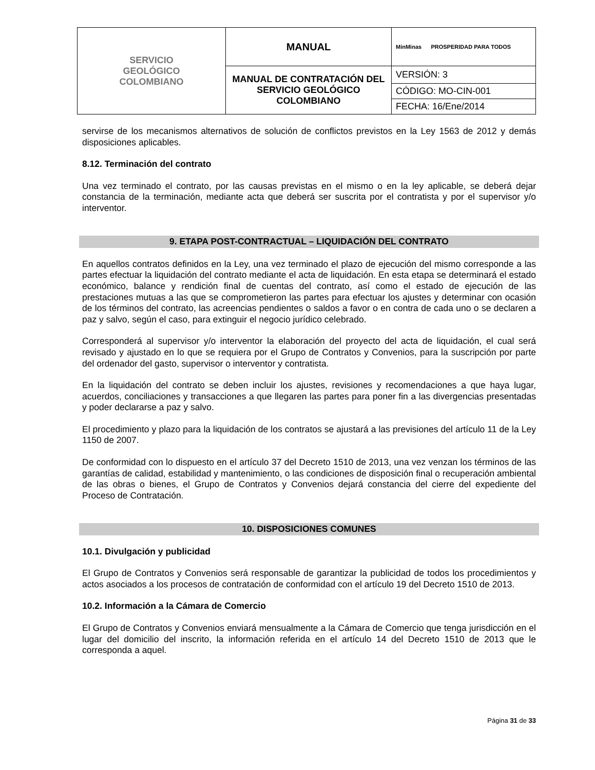| SERVICIO GEOLÓGICO COLOMBIANO | MANUAL | MinMinas PROSPERIDAD PARA TODOS |
| | MANUAL DE CONTRATACIÓN DEL SERVICIO GEOLÓGICO COLOMBIANO | VERSIÓN: 3 |
| | | CÓDIGO: MO-CIN-001 |
| | | FECHA: 16/Ene/2014 |
servirse de los mecanismos alternativos de solución de conflictos previstos en la Ley 1563 de 2012 y demás disposiciones aplicables.
8.12. Terminación del contrato
Una vez terminado el contrato, por las causas previstas en el mismo o en la ley aplicable, se deberá dejar constancia de la terminación, mediante acta que deberá ser suscrita por el contratista y por el supervisor y/o interventor.
9. ETAPA POST-CONTRACTUAL – LIQUIDACIÓN DEL CONTRATO
En aquellos contratos definidos en la Ley, una vez terminado el plazo de ejecución del mismo corresponde a las partes efectuar la liquidación del contrato mediante el acta de liquidación. En esta etapa se determinará el estado económico, balance y rendición final de cuentas del contrato, así como el estado de ejecución de las prestaciones mutuas a las que se comprometieron las partes para efectuar los ajustes y determinar con ocasión de los términos del contrato, las acreencias pendientes o saldos a favor o en contra de cada uno o se declaren a paz y salvo, según el caso, para extinguir el negocio jurídico celebrado.
Corresponderá al supervisor y/o interventor la elaboración del proyecto del acta de liquidación, el cual será revisado y ajustado en lo que se requiera por el Grupo de Contratos y Convenios, para la suscripción por parte del ordenador del gasto, supervisor o interventor y contratista.
En la liquidación del contrato se deben incluir los ajustes, revisiones y recomendaciones a que haya lugar, acuerdos, conciliaciones y transacciones a que llegaren las partes para poner fin a las divergencias presentadas y poder declararse a paz y salvo.
El procedimiento y plazo para la liquidación de los contratos se ajustará a las previsiones del artículo 11 de la Ley 1150 de 2007.
De conformidad con lo dispuesto en el artículo 37 del Decreto 1510 de 2013, una vez venzan los términos de las garantías de calidad, estabilidad y mantenimiento, o las condiciones de disposición final o recuperación ambiental de las obras o bienes, el Grupo de Contratos y Convenios dejará constancia del cierre del expediente del Proceso de Contratación.
10. DISPOSICIONES COMUNES
10.1. Divulgación y publicidad
El Grupo de Contratos y Convenios será responsable de garantizar la publicidad de todos los procedimientos y actos asociados a los procesos de contratación de conformidad con el artículo 19 del Decreto 1510 de 2013.
10.2. Información a la Cámara de Comercio
El Grupo de Contratos y Convenios enviará mensualmente a la Cámara de Comercio que tenga jurisdicción en el lugar del domicilio del inscrito, la información referida en el artículo 14 del Decreto 1510 de 2013 que le corresponda a aquel.
Página 31 de 33